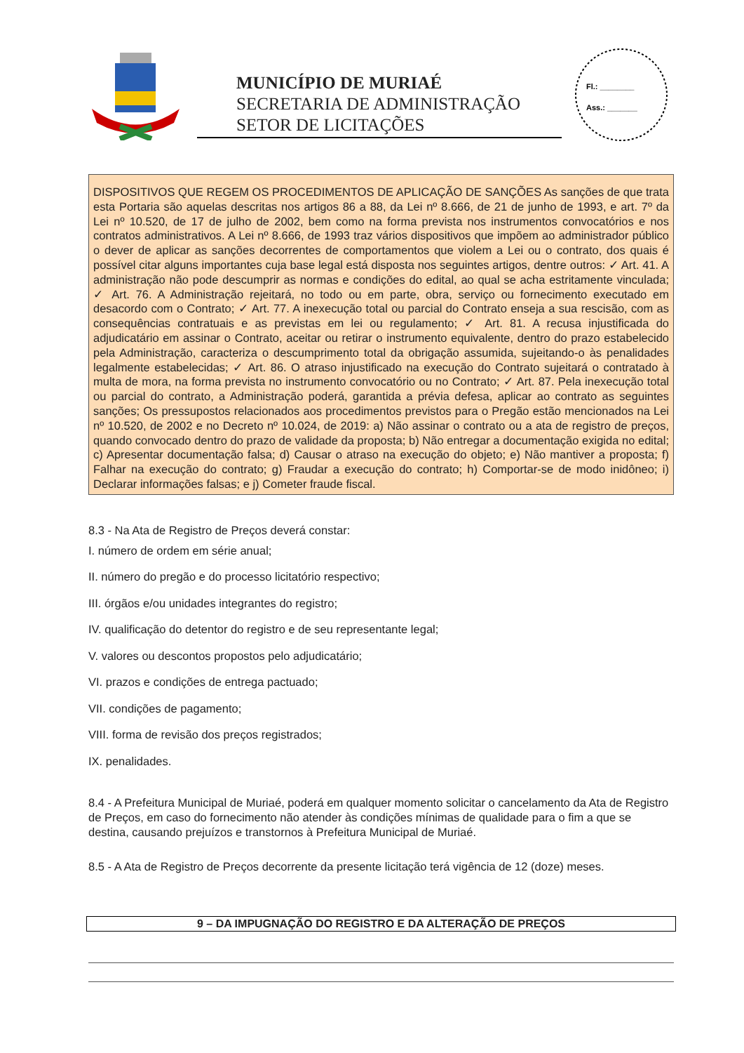MUNICÍPIO DE MURIAÉ
SECRETARIA DE ADMINISTRAÇÃO
SETOR DE LICITAÇÕES
Fl.: ________
Ass.: _______
DISPOSITIVOS QUE REGEM OS PROCEDIMENTOS DE APLICAÇÃO DE SANÇÕES As sanções de que trata esta Portaria são aquelas descritas nos artigos 86 a 88, da Lei nº 8.666, de 21 de junho de 1993, e art. 7º da Lei nº 10.520, de 17 de julho de 2002, bem como na forma prevista nos instrumentos convocatórios e nos contratos administrativos. A Lei nº 8.666, de 1993 traz vários dispositivos que impõem ao administrador público o dever de aplicar as sanções decorrentes de comportamentos que violem a Lei ou o contrato, dos quais é possível citar alguns importantes cuja base legal está disposta nos seguintes artigos, dentre outros: ✓ Art. 41. A administração não pode descumprir as normas e condições do edital, ao qual se acha estritamente vinculada; ✓ Art. 76. A Administração rejeitará, no todo ou em parte, obra, serviço ou fornecimento executado em desacordo com o Contrato; ✓ Art. 77. A inexecução total ou parcial do Contrato enseja a sua rescisão, com as consequências contratuais e as previstas em lei ou regulamento; ✓ Art. 81. A recusa injustificada do adjudicatário em assinar o Contrato, aceitar ou retirar o instrumento equivalente, dentro do prazo estabelecido pela Administração, caracteriza o descumprimento total da obrigação assumida, sujeitando-o às penalidades legalmente estabelecidas; ✓ Art. 86. O atraso injustificado na execução do Contrato sujeitará o contratado à multa de mora, na forma prevista no instrumento convocatório ou no Contrato; ✓ Art. 87. Pela inexecução total ou parcial do contrato, a Administração poderá, garantida a prévia defesa, aplicar ao contrato as seguintes sanções; Os pressupostos relacionados aos procedimentos previstos para o Pregão estão mencionados na Lei nº 10.520, de 2002 e no Decreto nº 10.024, de 2019: a) Não assinar o contrato ou a ata de registro de preços, quando convocado dentro do prazo de validade da proposta; b) Não entregar a documentação exigida no edital; c) Apresentar documentação falsa; d) Causar o atraso na execução do objeto; e) Não mantiver a proposta; f) Falhar na execução do contrato; g) Fraudar a execução do contrato; h) Comportar-se de modo inidôneo; i) Declarar informações falsas; e j) Cometer fraude fiscal.
8.3 - Na Ata de Registro de Preços deverá constar:
I. número de ordem em série anual;
II. número do pregão e do processo licitatório respectivo;
III. órgãos e/ou unidades integrantes do registro;
IV. qualificação do detentor do registro e de seu representante legal;
V. valores ou descontos propostos pelo adjudicatário;
VI. prazos e condições de entrega pactuado;
VII. condições de pagamento;
VIII. forma de revisão dos preços registrados;
IX. penalidades.
8.4 - A Prefeitura Municipal de Muriaé, poderá em qualquer momento solicitar o cancelamento da Ata de Registro de Preços, em caso do fornecimento não atender às condições mínimas de qualidade para o fim a que se destina, causando prejuízos e transtornos à Prefeitura Municipal de Muriaé.
8.5 - A Ata de Registro de Preços decorrente da presente licitação terá vigência de 12 (doze) meses.
9 – DA IMPUGNAÇÃO DO REGISTRO E DA ALTERAÇÃO DE PREÇOS